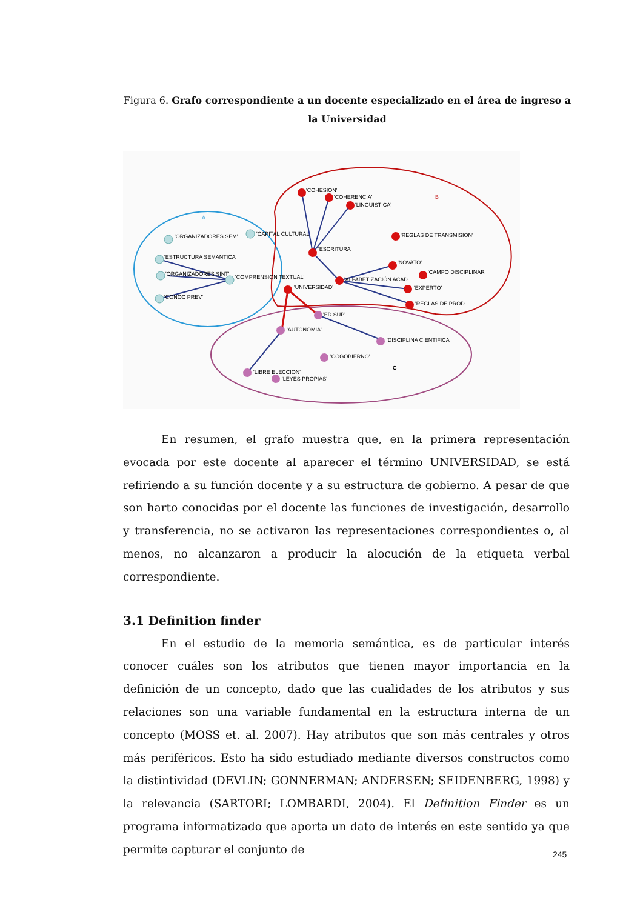Figura 6. Grafo correspondiente a un docente especializado en el área de ingreso a la Universidad
A
B
C
'COHESION'
'COHERENCIA'
'LINGUISTICA'
'ORGANIZADORES SEM'
'CAPITAL CULTURAL'
'REGLAS DE TRANSMISION'
'ESTRUCTURA SEMANTICA'
'ESCRITURA'
'NOVATO'
'ORGANIZADORES SINT'
'COMPRENSION TEXTUAL'
'CAMPO DISCIPLINAR'
'ALFABETIZACIÓN ACAD'
'UNIVERSIDAD'
'EXPERTO'
'CONOC PREV'
'REGLAS DE PROD'
'ED SUP'
'AUTONOMIA'
'DISCIPLINA CIENTIFICA'
'COGOBIERNO'
'LIBRE ELECCION'
'LEYES PROPIAS'
En resumen, el grafo muestra que, en la primera representación evocada por este docente al aparecer el término UNIVERSIDAD, se está refiriendo a su función docente y a su estructura de gobierno. A pesar de que son harto conocidas por el docente las funciones de investigación, desarrollo y transferencia, no se activaron las representaciones correspondientes o, al menos, no alcanzaron a producir la alocución de la etiqueta verbal correspondiente.
3.1 Definition finder
En el estudio de la memoria semántica, es de particular interés conocer cuáles son los atributos que tienen mayor importancia en la definición de un concepto, dado que las cualidades de los atributos y sus relaciones son una variable fundamental en la estructura interna de un concepto (MOSS et. al. 2007). Hay atributos que son más centrales y otros más periféricos. Esto ha sido estudiado mediante diversos constructos como la distintividad (DEVLIN; GONNERMAN; ANDERSEN; SEIDENBERG, 1998) y la relevancia (SARTORI; LOMBARDI, 2004). El Definition Finder es un programa informatizado que aporta un dato de interés en este sentido ya que permite capturar el conjunto de
245